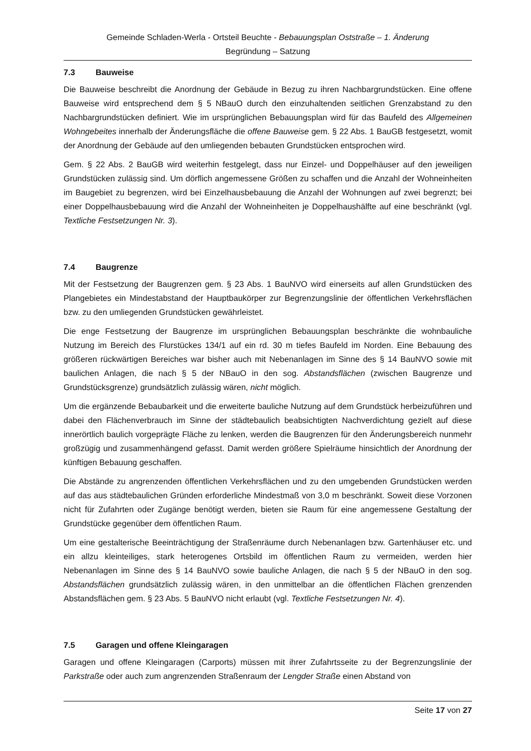Gemeinde Schladen-Werla - Ortsteil Beuchte - Bebauungsplan Oststraße – 1. Änderung
Begründung – Satzung
7.3 Bauweise
Die Bauweise beschreibt die Anordnung der Gebäude in Bezug zu ihren Nachbargrundstücken. Eine offene Bauweise wird entsprechend dem § 5 NBauO durch den einzuhaltenden seitlichen Grenzabstand zu den Nachbargrundstücken definiert. Wie im ursprünglichen Bebauungsplan wird für das Baufeld des Allgemeinen Wohngebeites innerhalb der Änderungsfläche die offene Bauweise gem. § 22 Abs. 1 BauGB festgesetzt, womit der Anordnung der Gebäude auf den umliegenden bebauten Grundstücken entsprochen wird.
Gem. § 22 Abs. 2 BauGB wird weiterhin festgelegt, dass nur Einzel- und Doppelhäuser auf den jeweiligen Grundstücken zulässig sind. Um dörflich angemessene Größen zu schaffen und die Anzahl der Wohneinheiten im Baugebiet zu begrenzen, wird bei Einzelhausbebauung die Anzahl der Wohnungen auf zwei begrenzt; bei einer Doppelhausbebauung wird die Anzahl der Wohneinheiten je Doppelhaushälfte auf eine beschränkt (vgl. Textliche Festsetzungen Nr. 3).
7.4 Baugrenze
Mit der Festsetzung der Baugrenzen gem. § 23 Abs. 1 BauNVO wird einerseits auf allen Grundstücken des Plangebietes ein Mindestabstand der Hauptbaukörper zur Begrenzungslinie der öffentlichen Verkehrsflächen bzw. zu den umliegenden Grundstücken gewährleistet.
Die enge Festsetzung der Baugrenze im ursprünglichen Bebauungsplan beschränkte die wohnbauliche Nutzung im Bereich des Flurstückes 134/1 auf ein rd. 30 m tiefes Baufeld im Norden. Eine Bebauung des größeren rückwärtigen Bereiches war bisher auch mit Nebenanlagen im Sinne des § 14 BauNVO sowie mit baulichen Anlagen, die nach § 5 der NBauO in den sog. Abstandsflächen (zwischen Baugrenze und Grundstücksgrenze) grundsätzlich zulässig wären, nicht möglich.
Um die ergänzende Bebaubarkeit und die erweiterte bauliche Nutzung auf dem Grundstück herbeizuführen und dabei den Flächenverbrauch im Sinne der städtebaulich beabsichtigten Nachverdichtung gezielt auf diese innerörtlich baulich vorgeprägte Fläche zu lenken, werden die Baugrenzen für den Änderungsbereich nunmehr großzügig und zusammenhängend gefasst. Damit werden größere Spielräume hinsichtlich der Anordnung der künftigen Bebauung geschaffen.
Die Abstände zu angrenzenden öffentlichen Verkehrsflächen und zu den umgebenden Grundstücken werden auf das aus städtebaulichen Gründen erforderliche Mindestmaß von 3,0 m beschränkt. Soweit diese Vorzonen nicht für Zufahrten oder Zugänge benötigt werden, bieten sie Raum für eine angemessene Gestaltung der Grundstücke gegenüber dem öffentlichen Raum.
Um eine gestalterische Beeinträchtigung der Straßenräume durch Nebenanlagen bzw. Gartenhäuser etc. und ein allzu kleinteiliges, stark heterogenes Ortsbild im öffentlichen Raum zu vermeiden, werden hier Nebenanlagen im Sinne des § 14 BauNVO sowie bauliche Anlagen, die nach § 5 der NBauO in den sog. Abstandsflächen grundsätzlich zulässig wären, in den unmittelbar an die öffentlichen Flächen grenzenden Abstandsflächen gem. § 23 Abs. 5 BauNVO nicht erlaubt (vgl. Textliche Festsetzungen Nr. 4).
7.5 Garagen und offene Kleingaragen
Garagen und offene Kleingaragen (Carports) müssen mit ihrer Zufahrtsseite zu der Begrenzungslinie der Parkstraße oder auch zum angrenzenden Straßenraum der Lengder Straße einen Abstand von
Seite 17 von 27